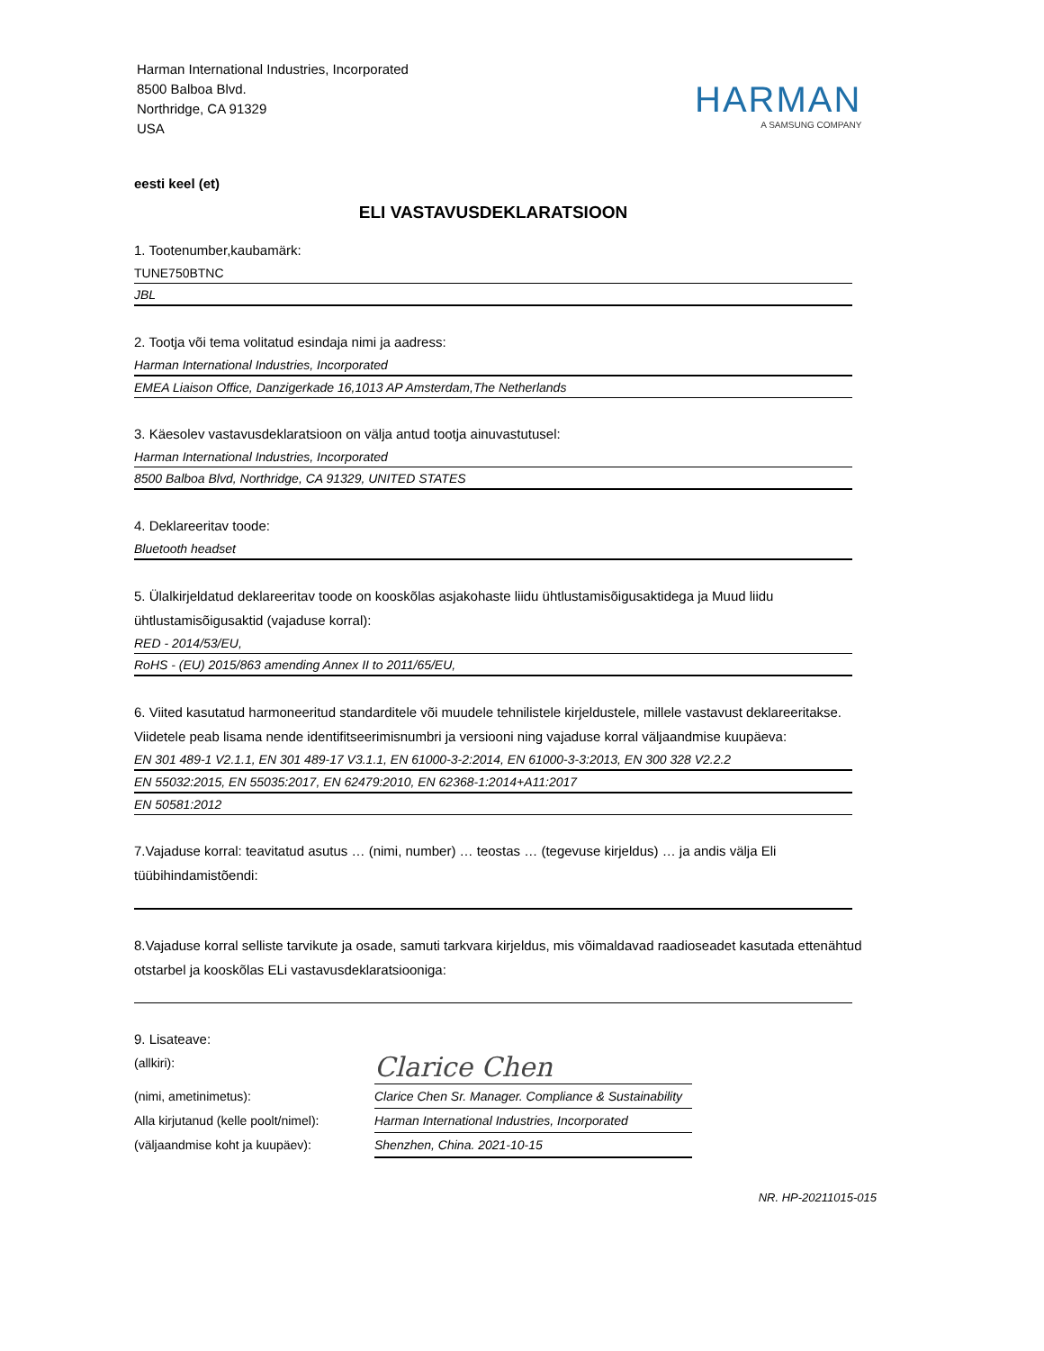Harman International Industries, Incorporated
8500 Balboa Blvd.
Northridge, CA 91329
USA
HARMAN
A SAMSUNG COMPANY
eesti keel (et)
ELI VASTAVUSDEKLARATSIOON
1. Tootenumber,kaubamärk:
TUNE750BTNC
JBL
2. Tootja või tema volitatud esindaja nimi ja aadress:
Harman International Industries, Incorporated
EMEA Liaison Office, Danzigerkade 16,1013 AP Amsterdam,The Netherlands
3. Käesolev vastavusdeklaratsioon on välja antud tootja ainuvastutusel:
Harman International Industries, Incorporated
8500 Balboa Blvd, Northridge, CA 91329, UNITED STATES
4. Deklareeritav toode:
Bluetooth headset
5. Ülalkirjeldatud deklareeritav toode on kooskõlas asjakohaste liidu ühtlustamisõigusaktidega ja Muud liidu ühtlustamisõigusaktid (vajaduse korral):
RED - 2014/53/EU,
RoHS - (EU) 2015/863 amending Annex II to 2011/65/EU,
6. Viited kasutatud harmoneeritud standarditele või muudele tehnilistele kirjeldustele, millele vastavust deklareeritakse. Viidetele peab lisama nende identifitseerimisnumbri ja versiooni ning vajaduse korral väljaandmise kuupäeva:
EN 301 489-1 V2.1.1, EN 301 489-17 V3.1.1, EN 61000-3-2:2014, EN 61000-3-3:2013, EN 300 328 V2.2.2
EN 55032:2015, EN 55035:2017, EN 62479:2010, EN 62368-1:2014+A11:2017
EN 50581:2012
7.Vajaduse korral: teavitatud asutus … (nimi, number) … teostas … (tegevuse kirjeldus) … ja andis välja Eli tüübihindamistõendi:
8.Vajaduse korral selliste tarvikute ja osade, samuti tarkvara kirjeldus, mis võimaldavad raadioseadet kasutada ettenähtud otstarbel ja kooskõlas ELi vastavusdeklaratsiooniga:
9. Lisateave:
(allkiri):
Clarice Chen
(nimi, ametinimetus): Clarice Chen Sr. Manager. Compliance & Sustainability
Alla kirjutanud (kelle poolt/nimel):
Harman International Industries, Incorporated
(väljaandmise koht ja kuupäev): Shenzhen, China. 2021-10-15
NR. HP-20211015-015